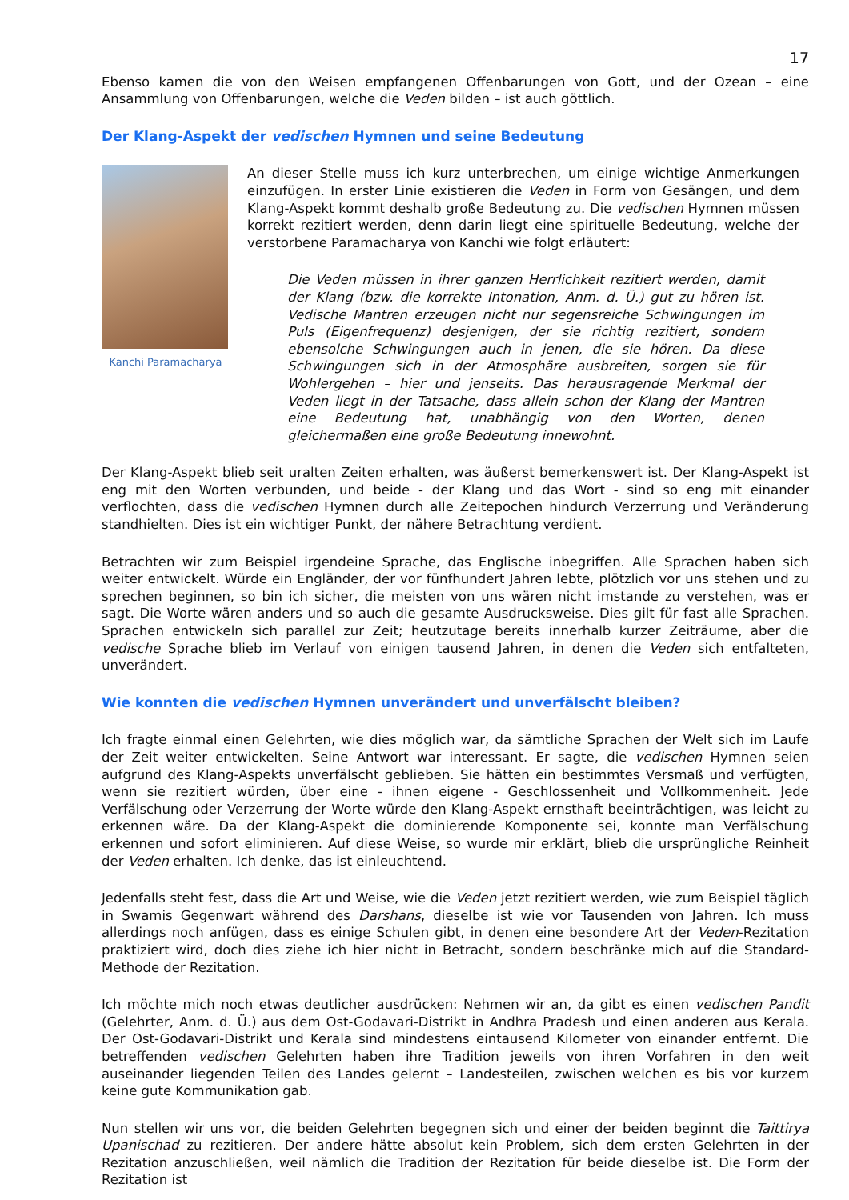17
Ebenso kamen die von den Weisen empfangenen Offenbarungen von Gott, und der Ozean – eine Ansammlung von Offenbarungen, welche die Veden bilden – ist auch göttlich.
Der Klang-Aspekt der vedischen Hymnen und seine Bedeutung
Kanchi Paramacharya
An dieser Stelle muss ich kurz unterbrechen, um einige wichtige Anmerkungen einzufügen. In erster Linie existieren die Veden in Form von Gesängen, und dem Klang-Aspekt kommt deshalb große Bedeutung zu. Die vedischen Hymnen müssen korrekt rezitiert werden, denn darin liegt eine spirituelle Bedeutung, welche der verstorbene Paramacharya von Kanchi wie folgt erläutert:
Die Veden müssen in ihrer ganzen Herrlichkeit rezitiert werden, damit der Klang (bzw. die korrekte Intonation, Anm. d. Ü.) gut zu hören ist. Vedische Mantren erzeugen nicht nur segensreiche Schwingungen im Puls (Eigenfrequenz) desjenigen, der sie richtig rezitiert, sondern ebensolche Schwingungen auch in jenen, die sie hören. Da diese Schwingungen sich in der Atmosphäre ausbreiten, sorgen sie für Wohlergehen – hier und jenseits. Das herausragende Merkmal der Veden liegt in der Tatsache, dass allein schon der Klang der Mantren eine Bedeutung hat, unabhängig von den Worten, denen gleichermaßen eine große Bedeutung innewohnt.
Der Klang-Aspekt blieb seit uralten Zeiten erhalten, was äußerst bemerkenswert ist. Der Klang-Aspekt ist eng mit den Worten verbunden, und beide - der Klang und das Wort - sind so eng mit einander verflochten, dass die vedischen Hymnen durch alle Zeitepochen hindurch Verzerrung und Veränderung standhielten. Dies ist ein wichtiger Punkt, der nähere Betrachtung verdient.
Betrachten wir zum Beispiel irgendeine Sprache, das Englische inbegriffen. Alle Sprachen haben sich weiter entwickelt. Würde ein Engländer, der vor fünfhundert Jahren lebte, plötzlich vor uns stehen und zu sprechen beginnen, so bin ich sicher, die meisten von uns wären nicht imstande zu verstehen, was er sagt. Die Worte wären anders und so auch die gesamte Ausdrucksweise. Dies gilt für fast alle Sprachen. Sprachen entwickeln sich parallel zur Zeit; heutzutage bereits innerhalb kurzer Zeiträume, aber die vedische Sprache blieb im Verlauf von einigen tausend Jahren, in denen die Veden sich entfalteten, unverändert.
Wie konnten die vedischen Hymnen unverändert und unverfälscht bleiben?
Ich fragte einmal einen Gelehrten, wie dies möglich war, da sämtliche Sprachen der Welt sich im Laufe der Zeit weiter entwickelten. Seine Antwort war interessant. Er sagte, die vedischen Hymnen seien aufgrund des Klang-Aspekts unverfälscht geblieben. Sie hätten ein bestimmtes Versmaß und verfügten, wenn sie rezitiert würden, über eine - ihnen eigene - Geschlossenheit und Vollkommenheit. Jede Verfälschung oder Verzerrung der Worte würde den Klang-Aspekt ernsthaft beeinträchtigen, was leicht zu erkennen wäre. Da der Klang-Aspekt die dominierende Komponente sei, konnte man Verfälschung erkennen und sofort eliminieren. Auf diese Weise, so wurde mir erklärt, blieb die ursprüngliche Reinheit der Veden erhalten. Ich denke, das ist einleuchtend.
Jedenfalls steht fest, dass die Art und Weise, wie die Veden jetzt rezitiert werden, wie zum Beispiel täglich in Swamis Gegenwart während des Darshans, dieselbe ist wie vor Tausenden von Jahren. Ich muss allerdings noch anfügen, dass es einige Schulen gibt, in denen eine besondere Art der Veden-Rezitation praktiziert wird, doch dies ziehe ich hier nicht in Betracht, sondern beschränke mich auf die Standard-Methode der Rezitation.
Ich möchte mich noch etwas deutlicher ausdrücken: Nehmen wir an, da gibt es einen vedischen Pandit (Gelehrter, Anm. d. Ü.) aus dem Ost-Godavari-Distrikt in Andhra Pradesh und einen anderen aus Kerala. Der Ost-Godavari-Distrikt und Kerala sind mindestens eintausend Kilometer von einander entfernt. Die betreffenden vedischen Gelehrten haben ihre Tradition jeweils von ihren Vorfahren in den weit auseinander liegenden Teilen des Landes gelernt – Landesteilen, zwischen welchen es bis vor kurzem keine gute Kommunikation gab.
Nun stellen wir uns vor, die beiden Gelehrten begegnen sich und einer der beiden beginnt die Taittirya Upanischad zu rezitieren. Der andere hätte absolut kein Problem, sich dem ersten Gelehrten in der Rezitation anzuschließen, weil nämlich die Tradition der Rezitation für beide dieselbe ist. Die Form der Rezitation ist